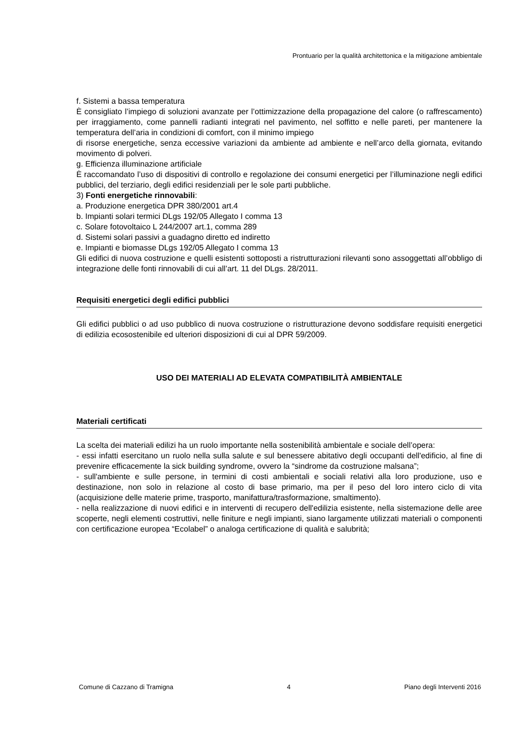Prontuario per la qualità architettonica e la mitigazione ambientale
f. Sistemi a bassa temperatura
È consigliato l’impiego di soluzioni avanzate per l’ottimizzazione della propagazione del calore (o raffrescamento) per irraggiamento, come pannelli radianti integrati nel pavimento, nel soffitto e nelle pareti, per mantenere la temperatura dell’aria in condizioni di comfort, con il minimo impiego
di risorse energetiche, senza eccessive variazioni da ambiente ad ambiente e nell’arco della giornata, evitando movimento di polveri.
g. Efficienza illuminazione artificiale
È raccomandato l’uso di dispositivi di controllo e regolazione dei consumi energetici per l’illuminazione negli edifici pubblici, del terziario, degli edifici residenziali per le sole parti pubbliche.
3) Fonti energetiche rinnovabili:
a. Produzione energetica DPR 380/2001 art.4
b. Impianti solari termici DLgs 192/05 Allegato I comma 13
c. Solare fotovoltaico L 244/2007 art.1, comma 289
d. Sistemi solari passivi a guadagno diretto ed indiretto
e. Impianti e biomasse DLgs 192/05 Allegato I comma 13
Gli edifici di nuova costruzione e quelli esistenti sottoposti a ristrutturazioni rilevanti sono assoggettati all’obbligo di integrazione delle fonti rinnovabili di cui all’art. 11 del DLgs. 28/2011.
Requisiti energetici degli edifici pubblici
Gli edifici pubblici o ad uso pubblico di nuova costruzione o ristrutturazione devono soddisfare requisiti energetici di edilizia ecosostenibile ed ulteriori disposizioni di cui al DPR 59/2009.
USO DEI MATERIALI AD ELEVATA COMPATIBILITÀ AMBIENTALE
Materiali certificati
La scelta dei materiali edilizi ha un ruolo importante nella sostenibilità ambientale e sociale dell’opera:
- essi infatti esercitano un ruolo nella sulla salute e sul benessere abitativo degli occupanti dell'edificio, al fine di prevenire efficacemente la sick building syndrome, ovvero la “sindrome da costruzione malsana”;
- sull'ambiente e sulle persone, in termini di costi ambientali e sociali relativi alla loro produzione, uso e destinazione, non solo in relazione al costo di base primario, ma per il peso del loro intero ciclo di vita (acquisizione delle materie prime, trasporto, manifattura/trasformazione, smaltimento).
- nella realizzazione di nuovi edifici e in interventi di recupero dell'edilizia esistente, nella sistemazione delle aree scoperte, negli elementi costruttivi, nelle finiture e negli impianti, siano largamente utilizzati materiali o componenti con certificazione europea “Ecolabel” o analoga certificazione di qualità e salubrità;
Comune di Cazzano di Tramigna 4 Piano degli Interventi 2016